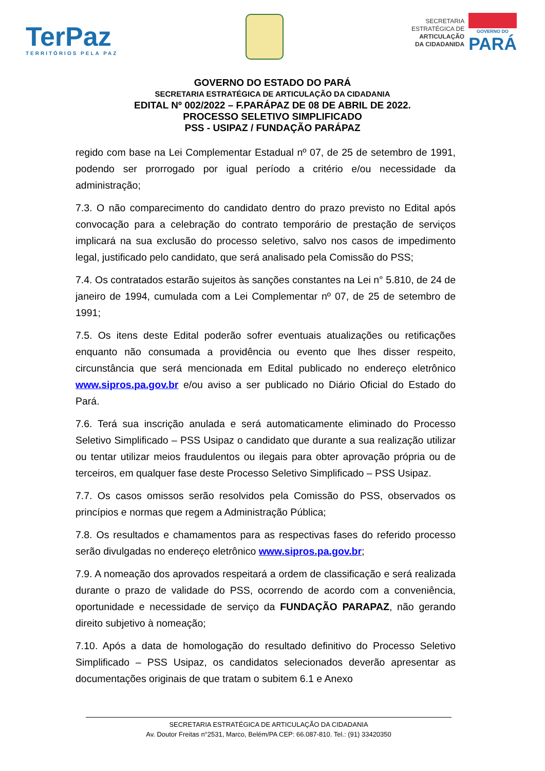TerPaz
TERRITÓRIOS PELA PAZ
SECRETARIA
ESTRATÉGICA DE
ARTICULAÇÃO
DA CIDADANIDA
GOVERNO DO
PARÁ
GOVERNO DO ESTADO DO PARÁ
SECRETARIA ESTRATÉGICA DE ARTICULAÇÃO DA CIDADANIA
EDITAL Nº 002/2022 – F.PARÁPAZ DE 08 DE ABRIL DE 2022.
PROCESSO SELETIVO SIMPLIFICADO
PSS - USIPAZ / FUNDAÇÃO PARÁPAZ
regido com base na Lei Complementar Estadual nº 07, de 25 de setembro de 1991, podendo ser prorrogado por igual período a critério e/ou necessidade da administração;
7.3. O não comparecimento do candidato dentro do prazo previsto no Edital após convocação para a celebração do contrato temporário de prestação de serviços implicará na sua exclusão do processo seletivo, salvo nos casos de impedimento legal, justificado pelo candidato, que será analisado pela Comissão do PSS;
7.4. Os contratados estarão sujeitos às sanções constantes na Lei n° 5.810, de 24 de janeiro de 1994, cumulada com a Lei Complementar nº 07, de 25 de setembro de 1991;
7.5. Os itens deste Edital poderão sofrer eventuais atualizações ou retificações enquanto não consumada a providência ou evento que lhes disser respeito, circunstância que será mencionada em Edital publicado no endereço eletrônico www.sipros.pa.gov.br e/ou aviso a ser publicado no Diário Oficial do Estado do Pará.
7.6. Terá sua inscrição anulada e será automaticamente eliminado do Processo Seletivo Simplificado – PSS Usipaz o candidato que durante a sua realização utilizar ou tentar utilizar meios fraudulentos ou ilegais para obter aprovação própria ou de terceiros, em qualquer fase deste Processo Seletivo Simplificado – PSS Usipaz.
7.7. Os casos omissos serão resolvidos pela Comissão do PSS, observados os princípios e normas que regem a Administração Pública;
7.8. Os resultados e chamamentos para as respectivas fases do referido processo serão divulgadas no endereço eletrônico www.sipros.pa.gov.br;
7.9. A nomeação dos aprovados respeitará a ordem de classificação e será realizada durante o prazo de validade do PSS, ocorrendo de acordo com a conveniência, oportunidade e necessidade de serviço da FUNDAÇÃO PARAPAZ, não gerando direito subjetivo à nomeação;
7.10. Após a data de homologação do resultado definitivo do Processo Seletivo Simplificado – PSS Usipaz, os candidatos selecionados deverão apresentar as documentações originais de que tratam o subitem 6.1 e Anexo
SECRETARIA ESTRATÉGICA DE ARTICULAÇÃO DA CIDADANIA
Av. Doutor Freitas n°2531, Marco, Belém/PA CEP: 66.087-810. Tel.: (91) 33420350